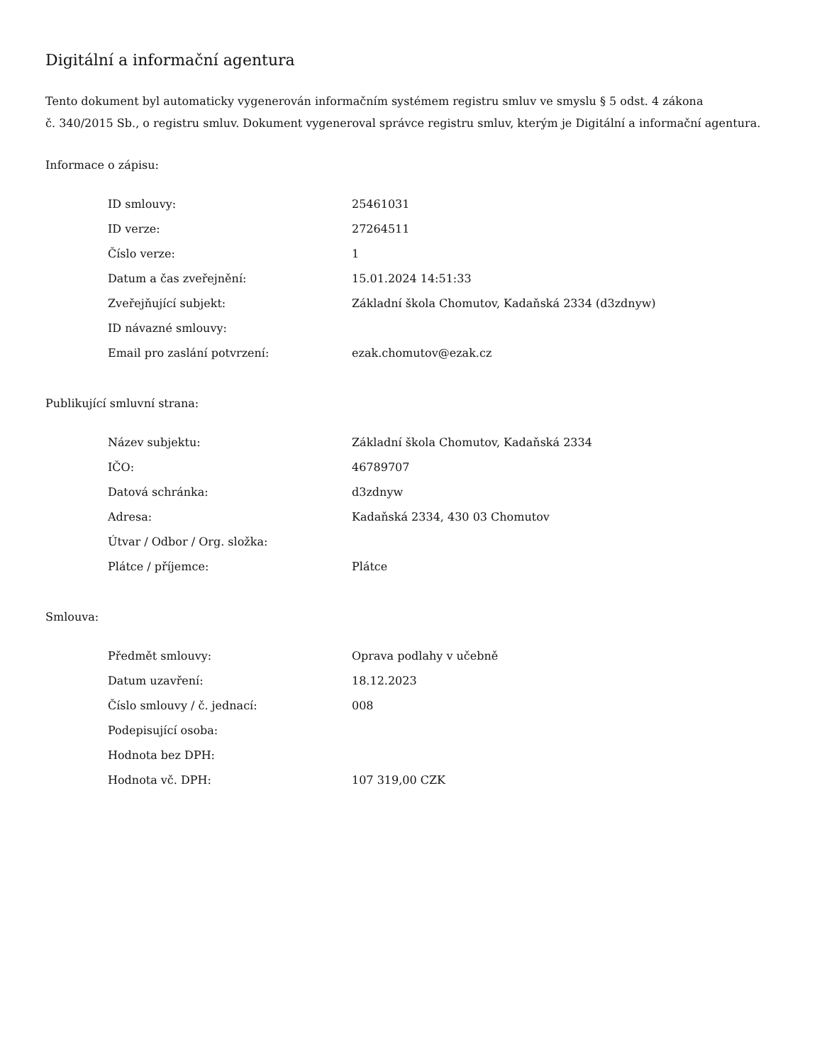Digitální a informační agentura
Tento dokument byl automaticky vygenerován informačním systémem registru smluv ve smyslu § 5 odst. 4 zákona
č. 340/2015 Sb., o registru smluv. Dokument vygeneroval správce registru smluv, kterým je Digitální a informační agentura.
Informace o zápisu:
| ID smlouvy: | 25461031 |
| ID verze: | 27264511 |
| Číslo verze: | 1 |
| Datum a čas zveřejnění: | 15.01.2024 14:51:33 |
| Zveřejňující subjekt: | Základní škola Chomutov, Kadaňská 2334 (d3zdnyw) |
| ID návazné smlouvy: | |
| Email pro zaslání potvrzení: | ezak.chomutov@ezak.cz |
Publikující smluvní strana:
| Název subjektu: | Základní škola Chomutov, Kadaňská 2334 |
| IČO: | 46789707 |
| Datová schránka: | d3zdnyw |
| Adresa: | Kadaňská 2334, 430 03 Chomutov |
| Útvar / Odbor / Org. složka: | |
| Plátce / příjemce: | Plátce |
Smlouva:
| Předmět smlouvy: | Oprava podlahy v učebně |
| Datum uzavření: | 18.12.2023 |
| Číslo smlouvy / č. jednací: | 008 |
| Podepisující osoba: | |
| Hodnota bez DPH: | |
| Hodnota vč. DPH: | 107 319,00 CZK |